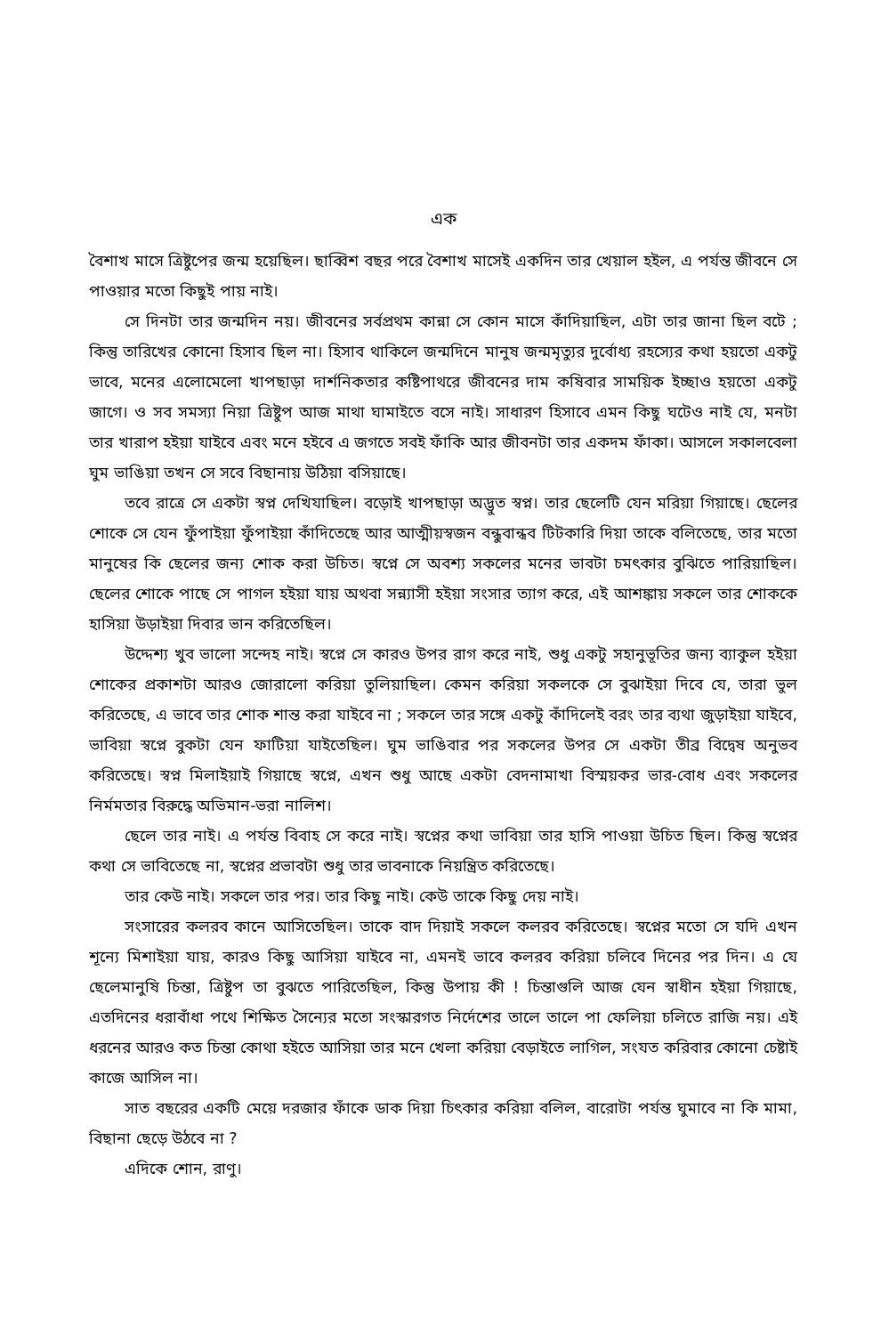এক
বৈশাখ মাসে ত্রিষ্টুপের জন্ম হয়েছিল। ছাব্বিশ বছর পরে বৈশাখ মাসেই একদিন তার খেয়াল হইল, এ পর্যন্ত জীবনে সে পাওয়ার মতো কিছুই পায় নাই।
সে দিনটা তার জন্মদিন নয়। জীবনের সর্বপ্রথম কান্না সে কোন মাসে কাঁদিয়াছিল, এটা তার জানা ছিল বটে ; কিন্তু তারিখের কোনো হিসাব ছিল না। হিসাব থাকিলে জন্মদিনে মানুষ জন্মমৃত্যুর দুর্বোধ্য রহস্যের কথা হয়তো একটু ভাবে, মনের এলোমেলো খাপছাড়া দার্শনিকতার কষ্টিপাথরে জীবনের দাম কষিবার সাময়িক ইচ্ছাও হয়তো একটু জাগে। ও সব সমস্যা নিয়া ত্রিষ্টুপ আজ মাথা ঘামাইতে বসে নাই। সাধারণ হিসাবে এমন কিছু ঘটেও নাই যে, মনটা তার খারাপ হইয়া যাইবে এবং মনে হইবে এ জগতে সবই ফাঁকি আর জীবনটা তার একদম ফাঁকা। আসলে সকালবেলা ঘুম ভাঙিয়া তখন সে সবে বিছানায় উঠিয়া বসিয়াছে।
তবে রাত্রে সে একটা স্বপ্ন দেখিযাছিল। বড়োই খাপছাড়া অদ্ভুত স্বপ্ন। তার ছেলেটি যেন মরিয়া গিয়াছে। ছেলের শোকে সে যেন ফুঁপাইয়া ফুঁপাইয়া কাঁদিতেছে আর আত্মীয়স্বজন বন্ধুবান্ধব টিটকারি দিয়া তাকে বলিতেছে, তার মতো মানুষের কি ছেলের জন্য শোক করা উচিত। স্বপ্নে সে অবশ্য সকলের মনের ভাবটা চমৎকার বুঝিতে পারিয়াছিল। ছেলের শোকে পাছে সে পাগল হইয়া যায় অথবা সন্ন্যাসী হইয়া সংসার ত্যাগ করে, এই আশঙ্কায় সকলে তার শোককে হাসিয়া উড়াইয়া দিবার ভান করিতেছিল।
উদ্দেশ্য খুব ভালো সন্দেহ নাই। স্বপ্নে সে কারও উপর রাগ করে নাই, শুধু একটু সহানুভূতির জন্য ব্যাকুল হইয়া শোকের প্রকাশটা আরও জোরালো করিয়া তুলিয়াছিল। কেমন করিয়া সকলকে সে বুঝাইয়া দিবে যে, তারা ভুল করিতেছে, এ ভাবে তার শোক শান্ত করা যাইবে না ; সকলে তার সঙ্গে একটু কাঁদিলেই বরং তার ব্যথা জুড়াইয়া যাইবে, ভাবিয়া স্বপ্নে বুকটা যেন ফাটিয়া যাইতেছিল। ঘুম ভাঙিবার পর সকলের উপর সে একটা তীব্র বিদ্বেষ অনুভব করিতেছে। স্বপ্ন মিলাইয়াই গিয়াছে স্বপ্নে, এখন শুধু আছে একটা বেদনামাখা বিস্ময়কর ভার-বোধ এবং সকলের নির্মমতার বিরুদ্ধে অভিমান-ভরা নালিশ।
ছেলে তার নাই। এ পর্যন্ত বিবাহ সে করে নাই। স্বপ্নের কথা ভাবিয়া তার হাসি পাওয়া উচিত ছিল। কিন্তু স্বপ্নের কথা সে ভাবিতেছে না, স্বপ্নের প্রভাবটা শুধু তার ভাবনাকে নিয়ন্ত্রিত করিতেছে।
তার কেউ নাই। সকলে তার পর। তার কিছু নাই। কেউ তাকে কিছু দেয় নাই।
সংসারের কলরব কানে আসিতেছিল। তাকে বাদ দিয়াই সকলে কলরব করিতেছে। স্বপ্নের মতো সে যদি এখন শূন্যে মিশাইয়া যায়, কারও কিছু আসিয়া যাইবে না, এমনই ভাবে কলরব করিয়া চলিবে দিনের পর দিন। এ যে ছেলেমানুষি চিন্তা, ত্রিষ্টুপ তা বুঝতে পারিতেছিল, কিন্তু উপায় কী ! চিন্তাগুলি আজ যেন স্বাধীন হইয়া গিয়াছে, এতদিনের ধরাবাঁধা পথে শিক্ষিত সৈন্যের মতো সংস্কারগত নির্দেশের তালে তালে পা ফেলিয়া চলিতে রাজি নয়। এই ধরনের আরও কত চিন্তা কোথা হইতে আসিয়া তার মনে খেলা করিয়া বেড়াইতে লাগিল, সংযত করিবার কোনো চেষ্টাই কাজে আসিল না।
সাত বছরের একটি মেয়ে দরজার ফাঁকে ডাক দিয়া চিৎকার করিয়া বলিল, বারোটা পর্যন্ত ঘুমাবে না কি মামা, বিছানা ছেড়ে উঠবে না ?
এদিকে শোন, রাণু।